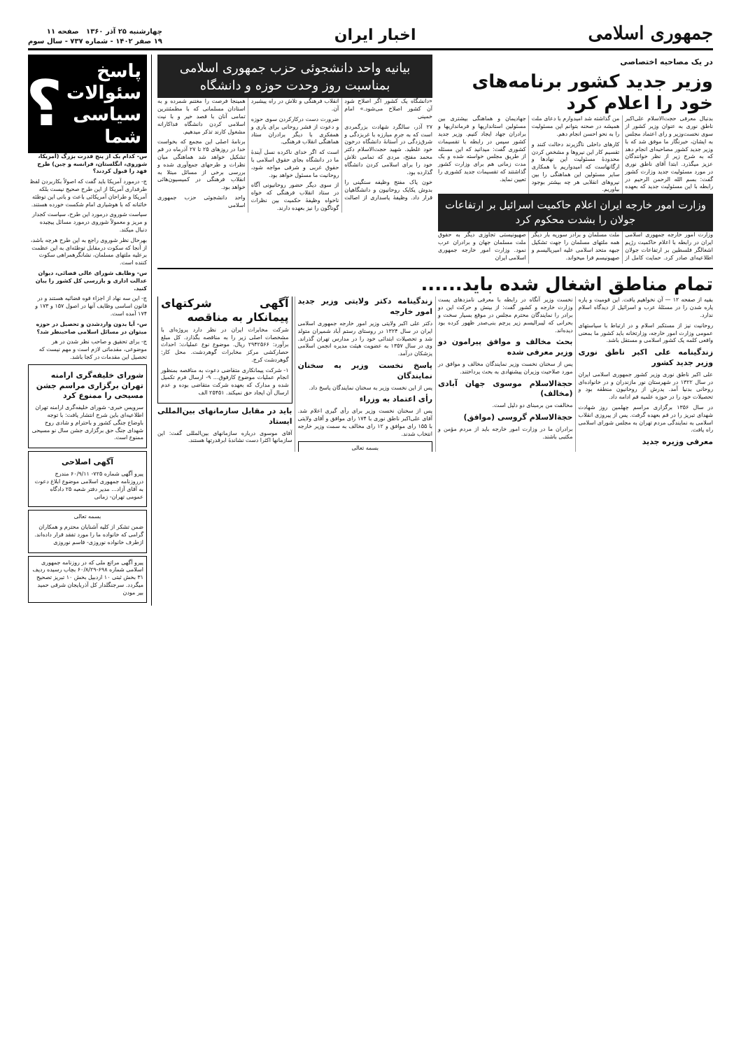جمهوری اسلامی
اخبار ایران
چهارشنبه ۲۵ آذر ۱۳۶۰ صفحه ۱۱
۱۹ صفر ۱۴۰۲ - شماره ۷۳۷ - سال سوم
در یک مصاحبه اختصاصی
وزیر جدید کشور برنامه‌های خود را اعلام کرد
بدنبال معرفی حجت‌الاسلام علی‌اکبر ناطق نوری به عنوان وزیر کشور از سوی نخست‌وزیر و رای اعتماد مجلس به ایشان، خبرنگار ما موفق شد که با وزیر جدید کشور مصاحبه‌ای انجام دهد که به شرح زیر از نظر خوانندگان عزیز میگذرد. ابتدا آقای ناطق نوری در مورد مسئولیت جدید وزارت کشور گفت: بسم الله الرحمن الرحیم در رابطه با این مسئولیت جدید که بعهده من گذاشته شد امیدوارم با دعای ملت همیشه در صحنه بتوانم این مسئولیت را به نحو احسن انجام دهم.
کارهای داخلی ناگزیرند دخالت کنند و تقسیم کار این نیروها و مشخص کردن محدودهٔ مسئولیت این نهادها و ارگانهاست که امیدواریم با همکاری سایر مسئولین این هماهنگی را بین نیروهای انقلابی هر چه بیشتر بوجود بیاوریم.
جهادیمان و هماهنگی بیشتری بین مسئولین استانداریها و فرمانداریها و برادران جهاد ایجاد کنیم. وزیر جدید کشور سپس در رابطه با تقسیمات کشوری گفت: میدانید که این مسئله از طریق مجلس خواسته شده و یک مدت زمانی هم برای وزارت کشور گذاشتند که تقسیمات جدید کشوری را تعیین نماید.
وزارت امور خارجه ایران اعلام حاکمیت اسرائیل بر ارتفاعات جولان را بشدت محکوم کرد
وزارت امور خارجه جمهوری اسلامی ایران در رابطه با اعلام حاکمیت رژیم اشغالگر فلسطین بر ارتفاعات جولان اطلاعیه‌ای صادر کرد. حمایت کامل از ملت مسلمان و برادر سوریه بار دیگر همه ملتهای مسلمان را جهت تشکیل جبهه متحد اسلامی علیه امپریالیسم و صهیونیسم فرا میخواند.
صهیونیستی تجاوزی دیگر به حقوق ملت مسلمان جهان و برادران عرب نمود. وزارت امور خارجه جمهوری اسلامی ایران
بیانیه واحد دانشجوئی حزب جمهوری اسلامی بمناسبت روز وحدت حوزه و دانشگاه
«دانشگاه یک کشور اگر اصلاح شود آن کشور اصلاح می‌شود.» امام خمینی
۲۷ آذر، سالگرد شهادت بزرگمردی است که به جرم مبارزه با غربزدگی و شرق‌زدگی در آستانهٔ دانشگاه درخون خود غلطید. شهید حجت‌الاسلام دکتر محمد مفتح، مردی که تمامی تلاش خود را برای اسلامی کردن دانشگاه گذارده بود.
خون پاک مفتح وظیفه سنگینی را بدوش یکایک روحانیون و دانشگاهیان قرار داد. وظیفهٔ پاسداری از اصالت انقلاب فرهنگی و تلاش در راه پیشبرد آن.
ضرورت دست درکارکردن سوی حوزه و دعوت از قشر روحانی برای یاری و همفکری با دیگر برادران ستاد هماهنگی انقلاب فرهنگی.
است که اگر خدای ناکرده نسل آیندهٔ ما در دانشگاه بجای حقوق اسلامی با حقوق غربی و شرقی مواجه شود، روحانیت ما مسئول خواهد بود.
از سوی دیگر حضور روحانیونی آگاه در ستاد انقلاب فرهنگی که خواه ناخواه وظیفهٔ حکمیت بین نظرات گوناگون را نیز بعهده دارند.
همینجا فرصت را مغتنم شمرده و به استادان مسلمانی که با مطمئنترین تمامی آنان با قصد خیر و با نیت اسلامی کردن دانشگاه فداکارانه مشغول کارند تذکر میدهیم.
برنامهٔ اصلی این مجمع که بخواست خدا در روزهای ۲۵ تا ۲۷ آذرماه در قم تشکیل خواهد شد هماهنگی میان نظرات و طرحهای جمع‌آوری شده و بررسی برخی از مسائل مبتلا به انقلاب فرهنگی در کمیسیون‌هائی خواهد بود.
واحد دانشجوئی حزب جمهوری اسلامی
تمام مناطق اشغال شده باید......
بقیه از صفحه ۱۲ — آن نخواهیم یافت. این قومیت و پاره پاره شدن را در مسئلهٔ عرب و اسرائیل از دیدگاه اسلام ندارد.
روحانیت نیز از مستکبر اسلام و در ارتباط با سیاستهای عمومی وزارت امور خارجه، وزارتخانه باید کشور ما بمعنی واقعی کلمه یک کشور اسلامی و مستقل باشد.
زندگینامه علی اکبر ناطق نوری وزیر جدید کشور
علی اکبر ناطق نوری وزیر کشور جمهوری اسلامی ایران در سال ۱۳۲۲ در شهرستان نور مازندران و در خانواده‌ای روحانی بدنیا آمد. پدرش از روحانیون منطقه بود و تحصیلات خود را در حوزه علمیه قم ادامه داد.
در سال ۱۳۵۶ برگزاری مراسم چهلمین روز شهادت شهدای تبریز را در قم بعهده گرفت. پس از پیروزی انقلاب اسلامی به نمایندگی مردم تهران به مجلس شورای اسلامی راه یافت.
معرفی وزیره جدید
نخست وزیر آنگاه در رابطه با معرفی نامزدهای پست وزارت خارجه و کشور گفت: از بینش و حرکت این دو برادر را نمایندگان محترم مجلس در موقع بسیار سخت و بحرانی که لیبرالیسم زیر پرچم بنی‌صدر ظهور کرده بود دیده‌اند.
بحث مخالف و موافق پیرامون دو وزیر معرفی شده
پس از سخنان نخست وزیر نمایندگان مخالف و موافق در مورد صلاحیت وزیران پیشنهادی به بحث پرداختند.
حجة‌الاسلام موسوی جهان آبادی (مخالف)
مخالفت من برمبنای دو دلیل است.
حجة‌الاسلام گروسی (موافق)
برادران ما در وزارت امور خارجه باید از مردم مؤمن و مکتبی باشند.
زندگینامه دکتر ولایتی وزیر جدید امور خارجه
دکتر علی اکبر ولایتی وزیر امور خارجه جمهوری اسلامی ایران در سال ۱۳۲۴ در روستای رستم آباد شمیران متولد شد و تحصیلات ابتدائی خود را در مدارس تهران گذراند. وی در سال ۱۳۵۷ به عضویت هیئت مدیره انجمن اسلامی پزشکان درآمد.
پاسخ نخست وزیر به سخنان نمایندگان
پس از این نخست وزیر به سخنان نمایندگان پاسخ داد.
رأی اعتماد به وزراء
پس از سخنان نخست وزیر برای رأی گیری اعلام شد. آقای علی‌اکبر ناطق نوری با ۱۷۴ رای موافق و آقای ولایتی با ۱۵۵ رای موافق و ۱۲ رای مخالف به سمت وزیر خارجه انتخاب شدند.
بسمه تعالی
آگهی شرکتهای پیمانکار به مناقصه
شرکت مخابرات ایران در نظر دارد پروژه‌ای با مشخصات اصلی زیر را به مناقصه بگذارد. کل مبلغ برآورد: ۲۹۴۲۵۶۶ ریال. موضوع نوع عملیات: احداث حصارکشی مرکز مخابرات گوهردشت. محل کار: گوهردشت کرج.
۱- شرکت پیمانکاری متقاضی دعوت به مناقصه بمنظور انجام عملیات موضوع کارفوق... ۹- ارسال فرم تکمیل شده و مدارک که بعهده شرکت متقاضی بوده و عدم ارسال آن ایجاد حق نمیکند. ۲۵۴۵۱ الف
باید در مقابل سازمانهای بین‌المللی ایستاد
آقای موسوی درباره سازمانهای بین‌المللی گفت: این سازمانها اکثرا دست نشاندهٔ ابرقدرتها هستند.
پاسخ سئوالات سیاسی شما ؟
س- کدام یک از پنج قدرت بزرگ (آمریکا، شوروی، انگلستان، فرانسه و چین) طرح فهد را قبول کردند؟
ج- درمورد آمریکا باید گفت که اصولاً بکاربردن لفظ طرفداری آمریکا از این طرح صحیح نیست بلکه آمریکا و طراحان آمریکائی باعث و بانی این توطئه خائنانه که با هوشیاری امام شکست خورده هستند.
سیاست شوروی درمورد این طرح، سیاست کجدار و مریز و معمولاً شوروی درمورد مسائل پیچیده دنبال میکند.
بهرحال نظر شوروی راجع به این طرح هرچه باشد، از آنجا که سکوت درمقابل توطئه‌ای به این عظمت برعلیه ملتهای مسلمان، نشانگرهمراهی سکوت کننده است.
س- وظایف شورای عالی قضائی، دیوان عدالت اداری و بازرسی کل کشور را بیان کنید.
ج- این سه نهاد از اجزاء قوه قضائیه هستند و در قانون اساسی وظایف آنها در اصول ۱۵۷ و ۱۷۳ و ۱۷۴ آمده است.
س- آیا بدون واردشدن و تحصیل در حوزه میتوان در مسائل اسلامی صاحبنظر شد؟
ج- برای تحقیق و صاحب نظر شدن در هر موضوعی، مقدماتی لازم است و مهم نیست که تحصیل این مقدمات در کجا باشد.
شورای خلیفه‌گری ارامنه تهران برگزاری مراسم جشن مسیحی را ممنوع کرد
سرویس خبری- شورای خلیفه‌گری ارامنه تهران اطلاعیه‌ای باین شرح انتشار یافت: با توجه باوضاع جنگی کشور و باحترام و شادی روح شهدای جنگ حق برگزاری جشن سال نو مسیحی ممنوع است.
آگهی اصلاحی
پیرو آگهی شماره ۷۲۵- ۶۰/۹/۱۱ مندرج درروزنامه جمهوری اسلامی موضوع ابلاغ دعوت به آقای آزاد... مدیر دفتر شعبه ۲۵ دادگاه عمومی تهران- زمانی
بسمه تعالی
ضمن تشکر از کلیه آشنایان محترم و همکاران گرامی که خانواده ما را مورد تفقد قرار داده‌اند. ازطرف خانواده نوروزی- قاسم نوروزی
پیرو آگهی مراتع ملی که در روزنامه جمهوری اسلامی شماره ۶۹۸-۶۰/۸/۲۹ بچاپ رسیده ردیف ۳۱ بخش ثبتی ۱۰ اردبیل بخش ۱۰ تبریز تصحیح میگردد. سرجنگلدار کل آذربایجان شرقی حمید بیر مودن